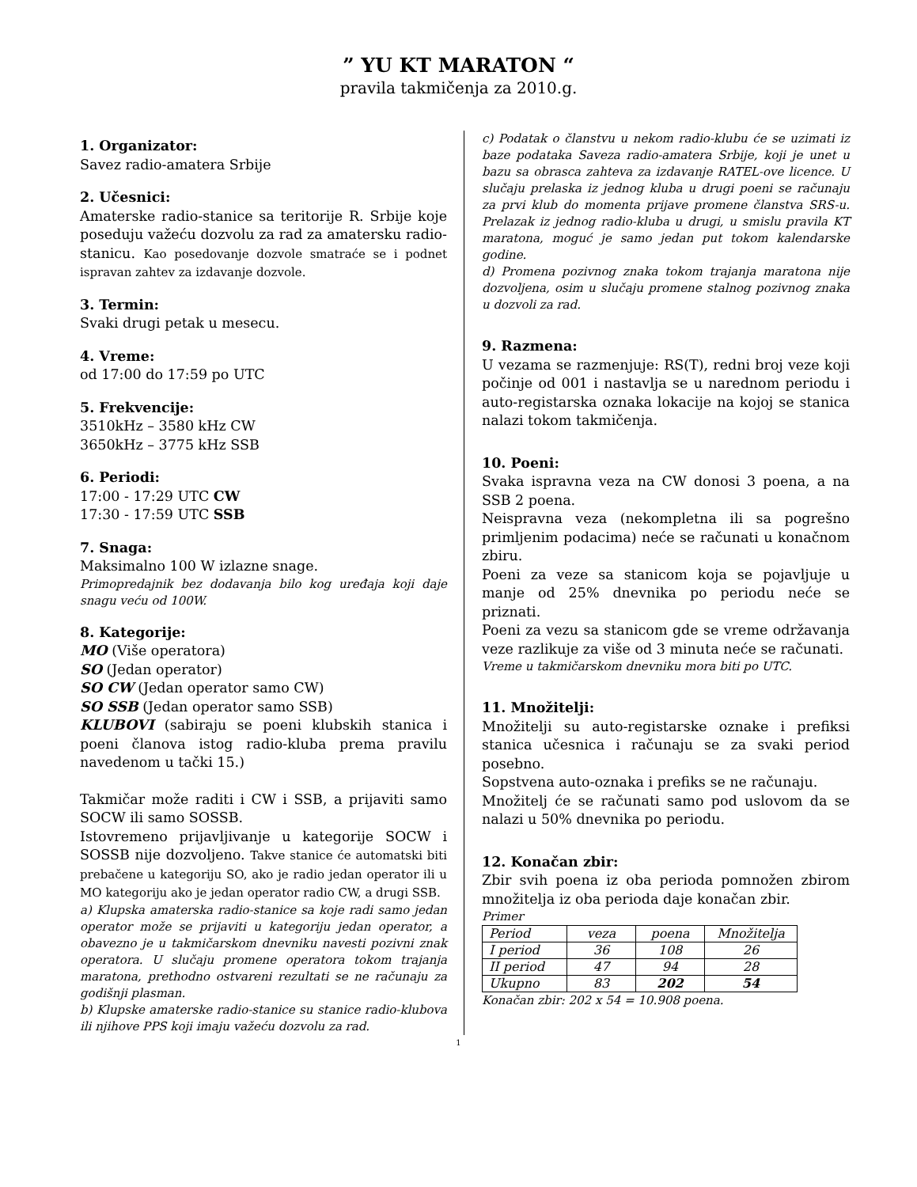” YU KT MARATON “
pravila takmičenja za 2010.g.
1. Organizator:
Savez radio-amatera Srbije
2. Učesnici:
Amaterske radio-stanice sa teritorije R. Srbije koje poseduju važeću dozvolu za rad za amatersku radio-stanicu. Kao posedovanje dozvole smatraće se i podnet ispravan zahtev za izdavanje dozvole.
3. Termin:
Svaki drugi petak u mesecu.
4. Vreme:
od 17:00 do 17:59 po UTC
5. Frekvencije:
3510kHz – 3580 kHz CW
3650kHz – 3775 kHz SSB
6. Periodi:
17:00 - 17:29 UTC CW
17:30 - 17:59 UTC SSB
7. Snaga:
Maksimalno 100 W izlazne snage.
Primopredajnik bez dodavanja bilo kog uređaja koji daje snagu veću od 100W.
8. Kategorije:
MO (Više operatora)
SO (Jedan operator)
SO CW (Jedan operator samo CW)
SO SSB (Jedan operator samo SSB)
KLUBOVI (sabiraju se poeni klubskih stanica i poeni članova istog radio-kluba prema pravilu navedenom u tački 15.)
Takmičar može raditi i CW i SSB, a prijaviti samo SOCW ili samo SOSSB.
Istovremeno prijavljivanje u kategorije SOCW i SOSSB nije dozvoljeno. Takve stanice će automatski biti prebačene u kategoriju SO, ako je radio jedan operator ili u MO kategoriju ako je jedan operator radio CW, a drugi SSB.
a) Klupska amaterska radio-stanice sa koje radi samo jedan operator može se prijaviti u kategoriju jedan operator, a obavezno je u takmičarskom dnevniku navesti pozivni znak operatora. U slučaju promene operatora tokom trajanja maratona, prethodno ostvareni rezultati se ne računaju za godišnji plasman.
b) Klupske amaterske radio-stanice su stanice radio-klubova ili njihove PPS koji imaju važeću dozvolu za rad.
c) Podatak o članstvu u nekom radio-klubu će se uzimati iz baze podataka Saveza radio-amatera Srbije, koji je unet u bazu sa obrasca zahteva za izdavanje RATEL-ove licence. U slučaju prelaska iz jednog kluba u drugi poeni se računaju za prvi klub do momenta prijave promene članstva SRS-u. Prelazak iz jednog radio-kluba u drugi, u smislu pravila KT maratona, moguć je samo jedan put tokom kalendarske godine.
d) Promena pozivnog znaka tokom trajanja maratona nije dozvoljena, osim u slučaju promene stalnog pozivnog znaka u dozvoli za rad.
9. Razmena:
U vezama se razmenjuje: RS(T), redni broj veze koji počinje od 001 i nastavlja se u narednom periodu i auto-registarska oznaka lokacije na kojoj se stanica nalazi tokom takmičenja.
10. Poeni:
Svaka ispravna veza na CW donosi 3 poena, a na SSB 2 poena.
Neispravna veza (nekompletna ili sa pogrešno primljenim podacima) neće se računati u konačnom zbiru.
Poeni za veze sa stanicom koja se pojavljuje u manje od 25% dnevnika po periodu neće se priznati.
Poeni za vezu sa stanicom gde se vreme održavanja veze razlikuje za više od 3 minuta neće se računati.
Vreme u takmičarskom dnevniku mora biti po UTC.
11. Množitelji:
Množitelji su auto-registarske oznake i prefiksi stanica učesnica i računaju se za svaki period posebno.
Sopstvena auto-oznaka i prefiks se ne računaju.
Množitelj će se računati samo pod uslovom da se nalazi u 50% dnevnika po periodu.
12. Konačan zbir:
Zbir svih poena iz oba perioda pomnožen zbirom množitelja iz oba perioda daje konačan zbir.
Primer
| Period | veza | poena | Množitelja |
| I period | 36 | 108 | 26 |
| II period | 47 | 94 | 28 |
| Ukupno | 83 | 202 | 54 |
Konačan zbir: 202 x 54 = 10.908 poena.
1